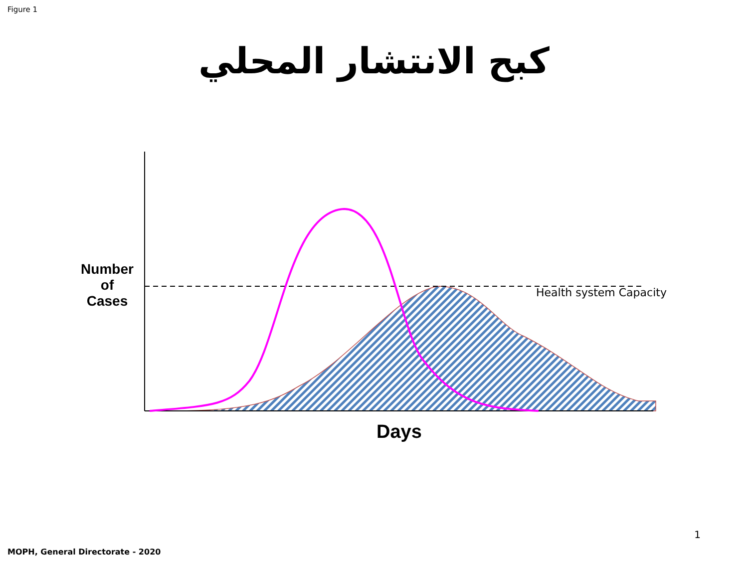Figure 1
كبح الانتشار المحلي
Number
of
Cases
Health system Capacity
Days
1
MOPH, General Directorate - 2020